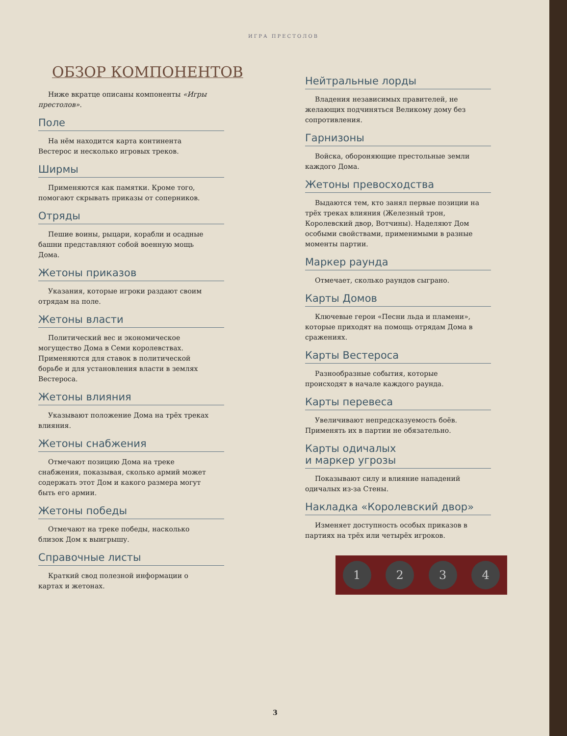ИГРА ПРЕСТОЛОВ
ОБЗОР КОМПОНЕНТОВ
Ниже вкратце описаны компоненты «Игры престолов».
Поле
На нём находится карта континента Вестерос и несколько игровых треков.
Ширмы
Применяются как памятки. Кроме того, помогают скрывать приказы от соперников.
Отряды
Пешие воины, рыцари, корабли и осадные башни представляют собой военную мощь Дома.
Жетоны приказов
Указания, которые игроки раздают своим отрядам на поле.
Жетоны власти
Политический вес и экономическое могущество Дома в Семи королевствах. Применяются для ставок в политической борьбе и для установления власти в землях Вестероса.
Жетоны влияния
Указывают положение Дома на трёх треках влияния.
Жетоны снабжения
Отмечают позицию Дома на треке снабжения, показывая, сколько армий может содержать этот Дом и какого размера могут быть его армии.
Жетоны победы
Отмечают на треке победы, насколько близок Дом к выигрышу.
Справочные листы
Краткий свод полезной информации о картах и жетонах.
Нейтральные лорды
Владения независимых правителей, не желающих подчиняться Великому дому без сопротивления.
Гарнизоны
Войска, обороняющие престольные земли каждого Дома.
Жетоны превосходства
Выдаются тем, кто занял первые позиции на трёх треках влияния (Железный трон, Королевский двор, Вотчины). Наделяют Дом особыми свойствами, применимыми в разные моменты партии.
Маркер раунда
Отмечает, сколько раундов сыграно.
Карты Домов
Ключевые герои «Песни льда и пламени», которые приходят на помощь отрядам Дома в сражениях.
Карты Вестероса
Разнообразные события, которые происходят в начале каждого раунда.
Карты перевеса
Увеличивают непредсказуемость боёв. Применять их в партии не обязательно.
Карты одичалых
и маркер угрозы
Показывают силу и влияние нападений одичалых из-за Стены.
Накладка «Королевский двор»
Изменяет доступность особых приказов в партиях на трёх или четырёх игроков.
1 2 3 4
3